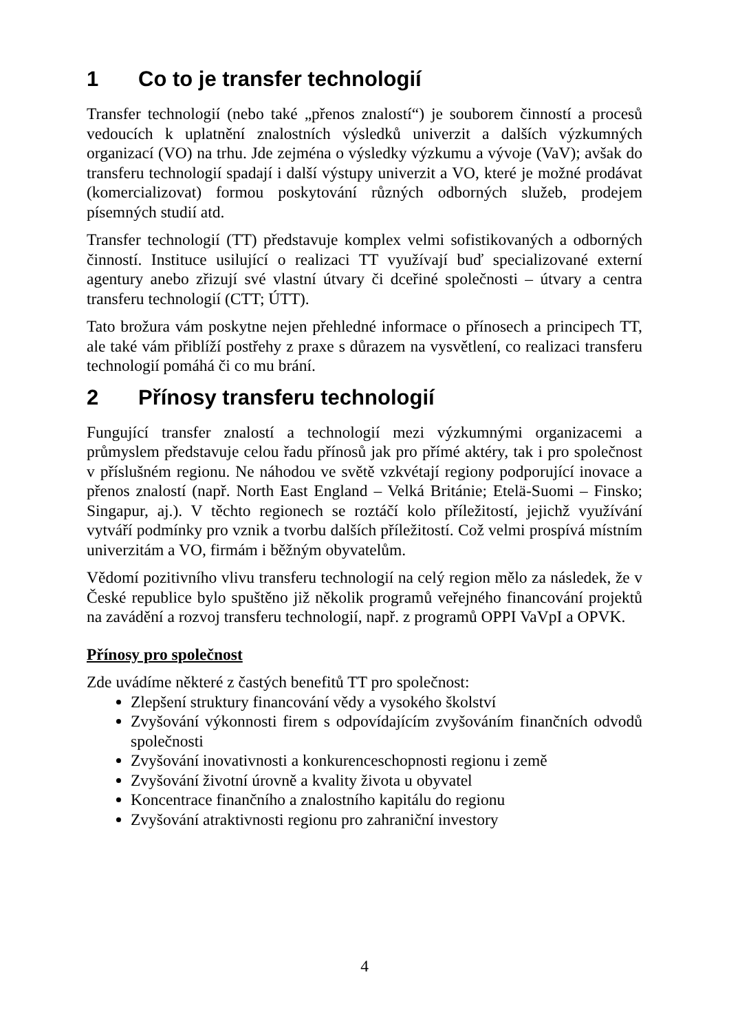1 Co to je transfer technologií
Transfer technologií (nebo také „přenos znalostí“) je souborem činností a procesů vedoucích k uplatnění znalostních výsledků univerzit a dalších výzkumných organizací (VO) na trhu. Jde zejména o výsledky výzkumu a vývoje (VaV); avšak do transferu technologií spadají i další výstupy univerzit a VO, které je možné prodávat (komercializovat) formou poskytování různých odborných služeb, prodejem písemných studií atd.
Transfer technologií (TT) představuje komplex velmi sofistikovaných a odborných činností. Instituce usilující o realizaci TT využívají buď specializované externí agentury anebo zřizují své vlastní útvary či dceřiné společnosti – útvary a centra transferu technologií (CTT; ÚTT).
Tato brožura vám poskytne nejen přehledné informace o přínosech a principech TT, ale také vám přiblíží postřehy z praxe s důrazem na vysvětlení, co realizaci transferu technologií pomáhá či co mu brání.
2 Přínosy transferu technologií
Fungující transfer znalostí a technologií mezi výzkumnými organizacemi a průmyslem představuje celou řadu přínosů jak pro přímé aktéry, tak i pro společnost v příslušném regionu. Ne náhodou ve světě vzkvétají regiony podporující inovace a přenos znalostí (např. North East England – Velká Británie; Etelä-Suomi – Finsko; Singapur, aj.). V těchto regionech se roztáčí kolo příležitostí, jejichž využívání vytváří podmínky pro vznik a tvorbu dalších příležitostí. Což velmi prospívá místním univerzitám a VO, firmám i běžným obyvatelům.
Vědomí pozitivního vlivu transferu technologií na celý region mělo za následek, že v České republice bylo spuštěno již několik programů veřejného financování projektů na zavádění a rozvoj transferu technologií, např. z programů OPPI VaVpI a OPVK.
Přínosy pro společnost
Zde uvádíme některé z častých benefitů TT pro společnost:
Zlepšení struktury financování vědy a vysokého školství
Zvyšování výkonnosti firem s odpovídajícím zvyšováním finančních odvodů společnosti
Zvyšování inovativnosti a konkurenceschopnosti regionu i země
Zvyšování životní úrovně a kvality života u obyvatel
Koncentrace finančního a znalostního kapitálu do regionu
Zvyšování atraktivnosti regionu pro zahraniční investory
4